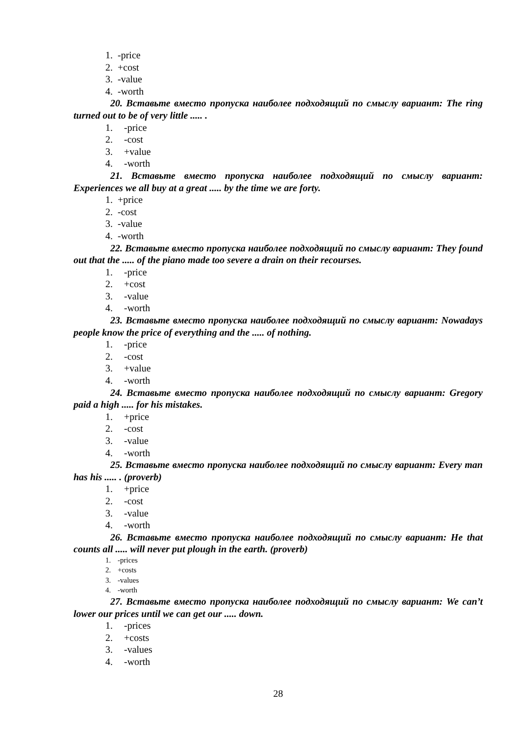1. -price
2. +cost
3. -value
4. -worth
20. Вставьте вместо пропуска наиболее подходящий по смыслу вариант: The ring turned out to be of very little ..... .
1. -price
2. -cost
3. +value
4. -worth
21. Вставьте вместо пропуска наиболее подходящий по смыслу вариант: Experiences we all buy at a great ..... by the time we are forty.
1. +price
2. -cost
3. -value
4. -worth
22. Вставьте вместо пропуска наиболее подходящий по смыслу вариант: They found out that the ..... of the piano made too severe a drain on their recourses.
1. -price
2. +cost
3. -value
4. -worth
23. Вставьте вместо пропуска наиболее подходящий по смыслу вариант: Nowadays people know the price of everything and the ..... of nothing.
1. -price
2. -cost
3. +value
4. -worth
24. Вставьте вместо пропуска наиболее подходящий по смыслу вариант: Gregory paid a high ..... for his mistakes.
1. +price
2. -cost
3. -value
4. -worth
25. Вставьте вместо пропуска наиболее подходящий по смыслу вариант: Every man has his ..... . (proverb)
1. +price
2. -cost
3. -value
4. -worth
26. Вставьте вместо пропуска наиболее подходящий по смыслу вариант: He that counts all ..... will never put plough in the earth. (proverb)
1. -prices
2. +costs
3. -values
4. -worth
27. Вставьте вместо пропуска наиболее подходящий по смыслу вариант: We can’t lower our prices until we can get our ..... down.
1. -prices
2. +costs
3. -values
4. -worth
28